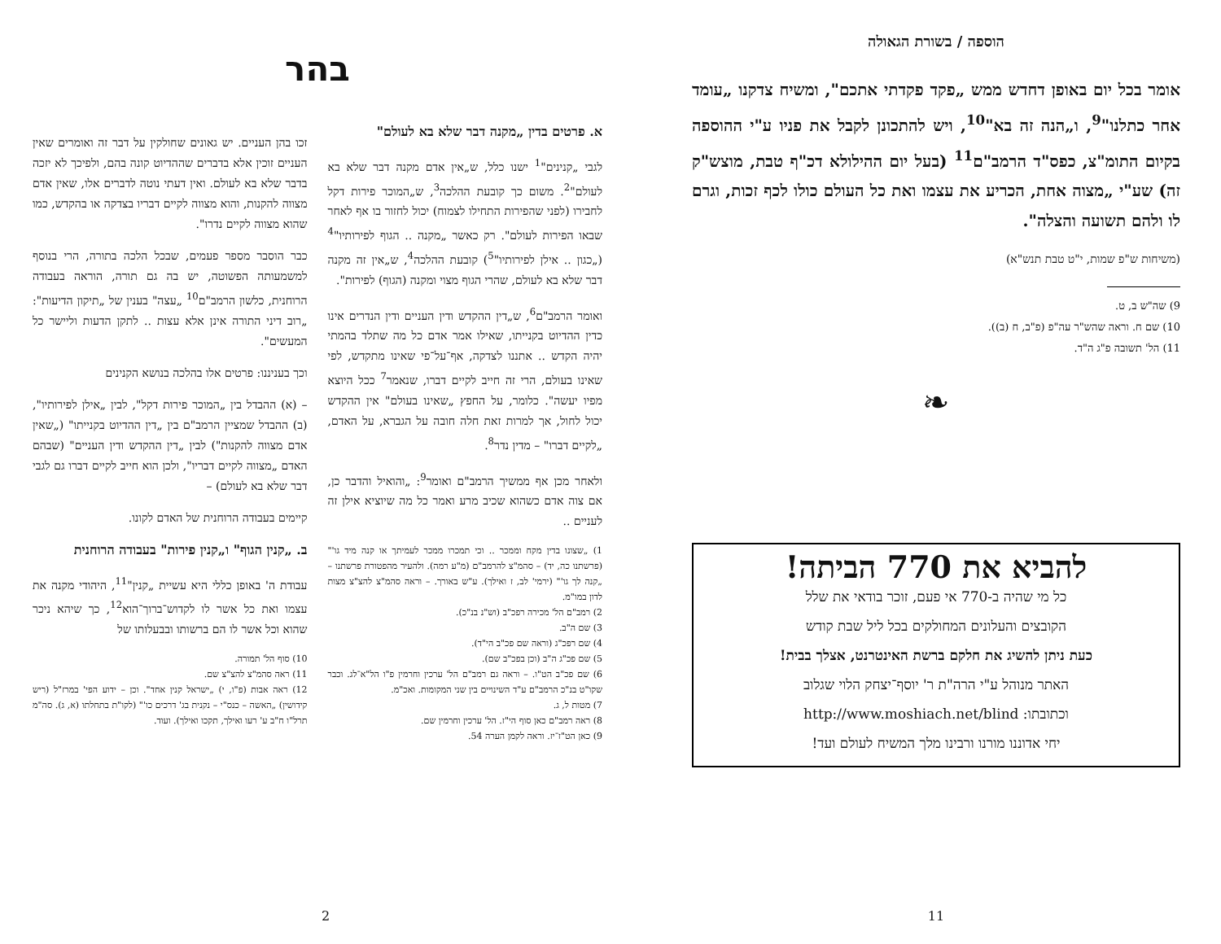בהר
א. פרטים בדין „מקנה דבר שלא בא לעולם"
לגבי „קנינים"<sup>1</sup> ישנו כלל, ש„אין אדם מקנה דבר שלא בא לעולם"<sup>2</sup>. משום כך קובעת ההלכה<sup>3</sup>, ש„המוכר פירות דקל לחבירו (לפני שהפירות התחילו לצמוח) יכול לחזור בו אף לאחר שבאו הפירות לעולם". רק כאשר „מקנה .. הגוף לפירותיו"<sup>4</sup> („כגון .. אילן לפירותיו"<sup>5</sup>) קובעת ההלכה<sup>4</sup>, ש„אין זה מקנה דבר שלא בא לעולם, שהרי הגוף מצוי ומקנה (הגוף) לפירות".
ואומר הרמב"ם<sup>6</sup>, ש„דין ההקדש ודין העניים ודין הנדרים אינו כדין ההדיוט בקנייתו, שאילו אמר אדם כל מה שתלד בהמתי יהיה הקדש .. אתננו לצדקה, אף־על־פי שאינו מתקדש, לפי שאינו בעולם, הרי זה חייב לקיים דברו, שנאמר<sup>7</sup> ככל היוצא מפיו יעשה". כלומר, על החפץ „שאינו בעולם" אין ההקדש יכול לחול, אך למרות זאת חלה חובה על הגברא, על האדם, „לקיים דברו" – מדין נדר<sup>8</sup>.
ולאחר מכן אף ממשיך הרמב"ם ואומר<sup>9</sup>: „והואיל והדבר כן, אם צוה אדם כשהוא שכיב מרע ואמר כל מה שיוציא אילן זה לעניים ..
1) „שצונו בדין מקח וממכר .. וכי תמכרו ממכר לעמיתך או קנה מיד גו'" (פרשתנו כה, יד) – סהמ"צ להרמב"ם (מ"ע רמה). ולהעיר מהפטורת פרשתנו – „קנה לך גו'" (ירמי' לב, ז ואילך). ע"ש באורך. – וראה סהמ"צ להצ"צ מצות לדון במו"מ.
2) רמב"ם הל' מכירה רפכ"ב (וש"נ בנ"כ).
3) שם ה"ב.
4) שם רפכ"ג (וראה שם פכ"ב הי"ד).
5) שם פכ"ג ה"ב (וכן בפכ"ב שם).
6) שם פכ"ב הט"ו. – וראה גם רמב"ם הל' ערכין וחרמין פ"ו הל"א־לג. וכבר שקו"ט בנ"כ הרמב"ם ע"ד השינויים בין שני המקומות. ואכ"מ.
7) מטות ל, ג.
8) ראה רמב"ם כאן סוף הי"ז. הל' ערכין וחרמין שם.
9) כאן הט"ז־יז. וראה לקמן הערה 54.
זכו בהן העניים. יש גאונים שחולקין על דבר זה ואומרים שאין העניים זוכין אלא בדברים שההדיוט קונה בהם, ולפיכך לא יזכה בדבר שלא בא לעולם. ואין דעתי נוטה לדברים אלו, שאין אדם מצווה להקנות, והוא מצווה לקיים דבריו בצדקה או בהקדש, כמו שהוא מצווה לקיים נדרו".
כבר הוסבר מספר פעמים, שבכל הלכה בתורה, הרי בנוסף למשמעותה הפשוטה, יש בה גם תורה, הוראה בעבודה הרוחנית, כלשון הרמב"ם<sup>10</sup> „עצה" בענין של „תיקון הדיעות": „רוב דיני התורה אינן אלא עצות .. לתקן הדעות וליישר כל המעשים".
וכך בעניננו: פרטים אלו בהלכה בנושא הקנינים
– (א) ההבדל בין „המוכר פירות דקל", לבין „אילן לפירותיו", (ב) ההבדל שמציין הרמב"ם בין „דין ההדיוט בקנייתו" („שאין אדם מצווה להקנות") לבין „דין ההקדש ודין העניים" (שבהם האדם „מצווה לקיים דבריו", ולכן הוא חייב לקיים דברו גם לגבי דבר שלא בא לעולם) –
קיימים בעבודה הרוחנית של האדם לקונו.
ב. „קנין הגוף" ו„קנין פירות" בעבודה הרוחנית
עבודת ה' באופן כללי היא עשיית „קנין"<sup>11</sup>, היהודי מקנה את עצמו ואת כל אשר לו לקדוש־ברוך־הוא<sup>12</sup>, כך שיהא ניכר שהוא וכל אשר לו הם ברשותו ובבעלותו של
10) סוף הל' תמורה.
11) ראה סהמ"צ להצ"צ שם.
12) ראה אבות (פ"ו, י) „ישראל קנין אחד". וכן – ידוע הפי' במרז"ל (ריש קידושין) „האשה – כנס"י – נקנית בג' דרכים כו'" (לקו"ת בתחלתו (א, ג). סה"מ תרל"ו ח"ב ע' רעו ואילך, תקכו ואילך). ועוד.
2
הוספה / בשורת הגאולה
אומר בכל יום באופן דחדש ממש „פקד פקדתי אתכם", ומשיח צדקנו „עומד אחר כתלנו"<sup>9</sup>, ו„הנה זה בא"<sup>10</sup>, ויש להתכונן לקבל את פניו ע"י ההוספה בקיום התומ"צ, כפס"ד הרמב"ם<sup>11</sup> (בעל יום ההילולא דכ"ף טבת, מוצש"ק זה) שע"י „מצוה אחת, הכריע את עצמו ואת כל העולם כולו לכף זכות, וגרם לו ולהם תשועה והצלה".
(משיחות ש"פ שמות, י"ט טבת תנש"א)
9) שה"ש ב, ט.
10) שם ח. וראה שהש"ר עה"פ (פ"ב, ח (ב)).
11) הל' תשובה פ"ג ה"ד.
❧
להביא את 770 הביתה!
כל מי שהיה ב-770 אי פעם, זוכר בודאי את שלל
הקובצים והעלונים המחולקים בכל ליל שבת קודש
כעת ניתן להשיג את חלקם ברשת האינטרנט, אצלך בבית!
האתר מנוהל ע"י הרה"ת ר' יוסף־יצחק הלוי שגלוב
וכתובתו: http://www.moshiach.net/blind
יחי אדוננו מורנו ורבינו מלך המשיח לעולם ועד!
11